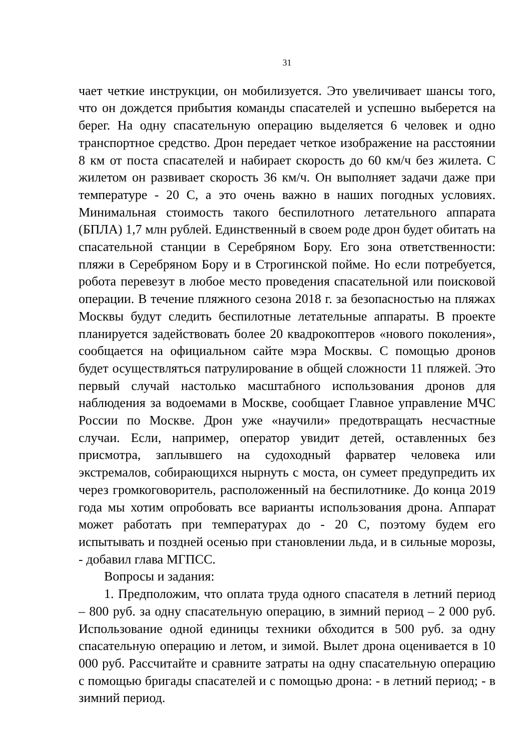31
чает четкие инструкции, он мобилизуется. Это увеличивает шансы того, что он дождется прибытия команды спасателей и успешно выберется на берег. На одну спасательную операцию выделяется 6 человек и одно транспортное средство. Дрон передает четкое изображение на расстоянии 8 км от поста спасателей и набирает скорость до 60 км/ч без жилета. С жилетом он развивает скорость 36 км/ч. Он выполняет задачи даже при температуре - 20 С, а это очень важно в наших погодных условиях. Минимальная стоимость такого беспилотного летательного аппарата (БПЛА) 1,7 млн рублей. Единственный в своем роде дрон будет обитать на спасательной станции в Серебряном Бору. Его зона ответственности: пляжи в Серебряном Бору и в Строгинской пойме. Но если потребуется, робота перевезут в любое место проведения спасательной или поисковой операции. В течение пляжного сезона 2018 г. за безопасностью на пляжах Москвы будут следить беспилотные летательные аппараты. В проекте планируется задействовать более 20 квадрокоптеров «нового поколения», сообщается на официальном сайте мэра Москвы. С помощью дронов будет осуществляться патрулирование в общей сложности 11 пляжей. Это первый случай настолько масштабного использования дронов для наблюдения за водоемами в Москве, сообщает Главное управление МЧС России по Москве. Дрон уже «научили» предотвращать несчастные случаи. Если, например, оператор увидит детей, оставленных без присмотра, заплывшего на судоходный фарватер человека или экстремалов, собирающихся нырнуть с моста, он сумеет предупредить их через громкоговоритель, расположенный на беспилотнике. До конца 2019 года мы хотим опробовать все варианты использования дрона. Аппарат может работать при температурах до - 20 С, поэтому будем его испытывать и поздней осенью при становлении льда, и в сильные морозы, - добавил глава МГПСС.
Вопросы и задания:
1. Предположим, что оплата труда одного спасателя в летний период – 800 руб. за одну спасательную операцию, в зимний период – 2 000 руб. Использование одной единицы техники обходится в 500 руб. за одну спасательную операцию и летом, и зимой. Вылет дрона оценивается в 10 000 руб. Рассчитайте и сравните затраты на одну спасательную операцию с помощью бригады спасателей и с помощью дрона: - в летний период; - в зимний период.